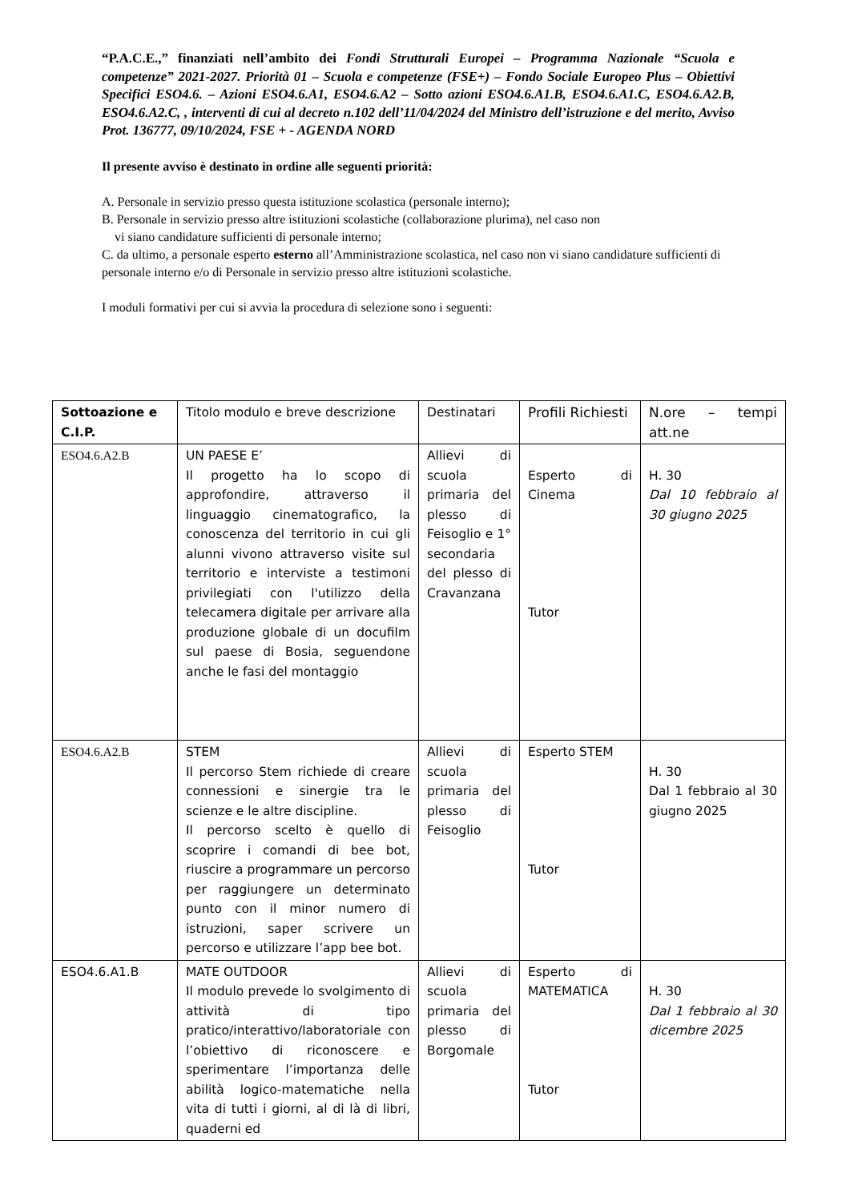“P.A.C.E.,” finanziati nell’ambito dei Fondi Strutturali Europei – Programma Nazionale “Scuola e competenze” 2021-2027. Priorità 01 – Scuola e competenze (FSE+) – Fondo Sociale Europeo Plus – Obiettivi Specifici ESO4.6. – Azioni ESO4.6.A1, ESO4.6.A2 – Sotto azioni ESO4.6.A1.B, ESO4.6.A1.C, ESO4.6.A2.B, ESO4.6.A2.C, , interventi di cui al decreto n.102 dell’11/04/2024 del Ministro dell’istruzione e del merito, Avviso Prot. 136777, 09/10/2024, FSE + - AGENDA NORD
Il presente avviso è destinato in ordine alle seguenti priorità:
A. Personale in servizio presso questa istituzione scolastica (personale interno);
B. Personale in servizio presso altre istituzioni scolastiche (collaborazione plurima), nel caso non
vi siano candidature sufficienti di personale interno;
C. da ultimo, a personale esperto esterno all’Amministrazione scolastica, nel caso non vi siano candidature sufficienti di personale interno e/o di Personale in servizio presso altre istituzioni scolastiche.
I moduli formativi per cui si avvia la procedura di selezione sono i seguenti:
| Sottoazione e C.I.P. | Titolo modulo e breve descrizione | Destinatari | Profili Richiesti | N.ore – tempi att.ne |
| ESO4.6.A2.B | UN PAESE E’ Il progetto ha lo scopo di approfondire, attraverso il linguaggio cinematografico, la conoscenza del territorio in cui gli alunni vivono attraverso visite sul territorio e interviste a testimoni privilegiati con l'utilizzo della telecamera digitale per arrivare alla produzione globale di un docufilm sul paese di Bosia, seguendone anche le fasi del montaggio | Allievi di scuola primaria del plesso di Feisoglio e 1° secondaria del plesso di Cravanzana | Esperto di Cinema Tutor | H. 30 Dal 10 febbraio al 30 giugno 2025 |
| ESO4.6.A2.B | STEM Il percorso Stem richiede di creare connessioni e sinergie tra le scienze e le altre discipline. Il percorso scelto è quello di scoprire i comandi di bee bot, riuscire a programmare un percorso per raggiungere un determinato punto con il minor numero di istruzioni, saper scrivere un percorso e utilizzare l’app bee bot. | Allievi di scuola primaria del plesso di Feisoglio | Esperto STEM Tutor | H. 30 Dal 1 febbraio al 30 giugno 2025 |
| ESO4.6.A1.B | MATE OUTDOOR Il modulo prevede lo svolgimento di attività di tipo pratico/interattivo/laboratoriale con l’obiettivo di riconoscere e sperimentare l’importanza delle abilità logico-matematiche nella vita di tutti i giorni, al di là di libri, quaderni ed | Allievi di scuola primaria del plesso di Borgomale | Esperto di MATEMATICA Tutor | H. 30 Dal 1 febbraio al 30 dicembre 2025 |